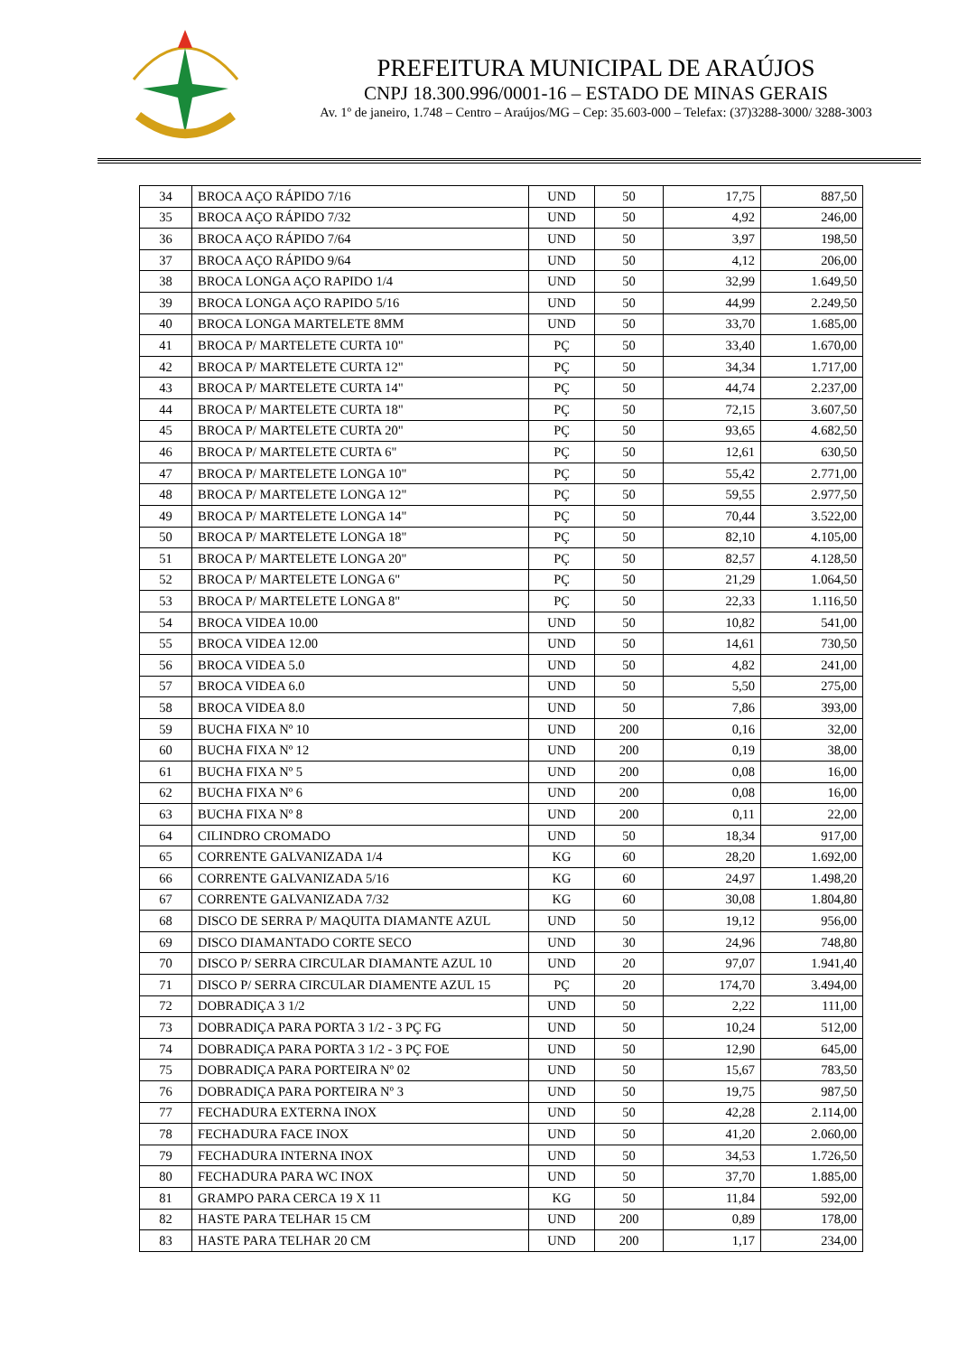PREFEITURA MUNICIPAL DE ARAÚJOS
CNPJ 18.300.996/0001-16 – ESTADO DE MINAS GERAIS
Av. 1º de janeiro, 1.748 – Centro – Araújos/MG – Cep: 35.603-000 – Telefax: (37)3288-3000/ 3288-3003
| 34 | BROCA AÇO RÁPIDO 7/16 | UND | 50 | 17,75 | 887,50 |
| 35 | BROCA AÇO RÁPIDO 7/32 | UND | 50 | 4,92 | 246,00 |
| 36 | BROCA AÇO RÁPIDO 7/64 | UND | 50 | 3,97 | 198,50 |
| 37 | BROCA AÇO RÁPIDO 9/64 | UND | 50 | 4,12 | 206,00 |
| 38 | BROCA LONGA AÇO RAPIDO 1/4 | UND | 50 | 32,99 | 1.649,50 |
| 39 | BROCA LONGA AÇO RAPIDO 5/16 | UND | 50 | 44,99 | 2.249,50 |
| 40 | BROCA LONGA MARTELETE 8MM | UND | 50 | 33,70 | 1.685,00 |
| 41 | BROCA P/ MARTELETE CURTA 10" | PÇ | 50 | 33,40 | 1.670,00 |
| 42 | BROCA P/ MARTELETE CURTA 12" | PÇ | 50 | 34,34 | 1.717,00 |
| 43 | BROCA P/ MARTELETE CURTA 14" | PÇ | 50 | 44,74 | 2.237,00 |
| 44 | BROCA P/ MARTELETE CURTA 18" | PÇ | 50 | 72,15 | 3.607,50 |
| 45 | BROCA P/ MARTELETE CURTA 20" | PÇ | 50 | 93,65 | 4.682,50 |
| 46 | BROCA P/ MARTELETE CURTA 6" | PÇ | 50 | 12,61 | 630,50 |
| 47 | BROCA P/ MARTELETE LONGA 10" | PÇ | 50 | 55,42 | 2.771,00 |
| 48 | BROCA P/ MARTELETE LONGA 12" | PÇ | 50 | 59,55 | 2.977,50 |
| 49 | BROCA P/ MARTELETE LONGA 14" | PÇ | 50 | 70,44 | 3.522,00 |
| 50 | BROCA P/ MARTELETE LONGA 18" | PÇ | 50 | 82,10 | 4.105,00 |
| 51 | BROCA P/ MARTELETE LONGA 20" | PÇ | 50 | 82,57 | 4.128,50 |
| 52 | BROCA P/ MARTELETE LONGA 6" | PÇ | 50 | 21,29 | 1.064,50 |
| 53 | BROCA P/ MARTELETE LONGA 8" | PÇ | 50 | 22,33 | 1.116,50 |
| 54 | BROCA VIDEA 10.00 | UND | 50 | 10,82 | 541,00 |
| 55 | BROCA VIDEA 12.00 | UND | 50 | 14,61 | 730,50 |
| 56 | BROCA VIDEA 5.0 | UND | 50 | 4,82 | 241,00 |
| 57 | BROCA VIDEA 6.0 | UND | 50 | 5,50 | 275,00 |
| 58 | BROCA VIDEA 8.0 | UND | 50 | 7,86 | 393,00 |
| 59 | BUCHA FIXA Nº 10 | UND | 200 | 0,16 | 32,00 |
| 60 | BUCHA FIXA Nº 12 | UND | 200 | 0,19 | 38,00 |
| 61 | BUCHA FIXA Nº 5 | UND | 200 | 0,08 | 16,00 |
| 62 | BUCHA FIXA Nº 6 | UND | 200 | 0,08 | 16,00 |
| 63 | BUCHA FIXA Nº 8 | UND | 200 | 0,11 | 22,00 |
| 64 | CILINDRO CROMADO | UND | 50 | 18,34 | 917,00 |
| 65 | CORRENTE GALVANIZADA 1/4 | KG | 60 | 28,20 | 1.692,00 |
| 66 | CORRENTE GALVANIZADA 5/16 | KG | 60 | 24,97 | 1.498,20 |
| 67 | CORRENTE GALVANIZADA 7/32 | KG | 60 | 30,08 | 1.804,80 |
| 68 | DISCO DE SERRA P/ MAQUITA DIAMANTE AZUL | UND | 50 | 19,12 | 956,00 |
| 69 | DISCO DIAMANTADO CORTE SECO | UND | 30 | 24,96 | 748,80 |
| 70 | DISCO P/ SERRA CIRCULAR DIAMANTE AZUL 10 | UND | 20 | 97,07 | 1.941,40 |
| 71 | DISCO P/ SERRA CIRCULAR DIAMENTE AZUL 15 | PÇ | 20 | 174,70 | 3.494,00 |
| 72 | DOBRADIÇA 3 1/2 | UND | 50 | 2,22 | 111,00 |
| 73 | DOBRADIÇA PARA PORTA 3 1/2 - 3 PÇ FG | UND | 50 | 10,24 | 512,00 |
| 74 | DOBRADIÇA PARA PORTA 3 1/2 - 3 PÇ FOE | UND | 50 | 12,90 | 645,00 |
| 75 | DOBRADIÇA PARA PORTEIRA Nº 02 | UND | 50 | 15,67 | 783,50 |
| 76 | DOBRADIÇA PARA PORTEIRA Nº 3 | UND | 50 | 19,75 | 987,50 |
| 77 | FECHADURA EXTERNA INOX | UND | 50 | 42,28 | 2.114,00 |
| 78 | FECHADURA FACE INOX | UND | 50 | 41,20 | 2.060,00 |
| 79 | FECHADURA INTERNA INOX | UND | 50 | 34,53 | 1.726,50 |
| 80 | FECHADURA PARA WC INOX | UND | 50 | 37,70 | 1.885,00 |
| 81 | GRAMPO PARA CERCA 19 X 11 | KG | 50 | 11,84 | 592,00 |
| 82 | HASTE PARA TELHAR 15 CM | UND | 200 | 0,89 | 178,00 |
| 83 | HASTE PARA TELHAR 20 CM | UND | 200 | 1,17 | 234,00 |